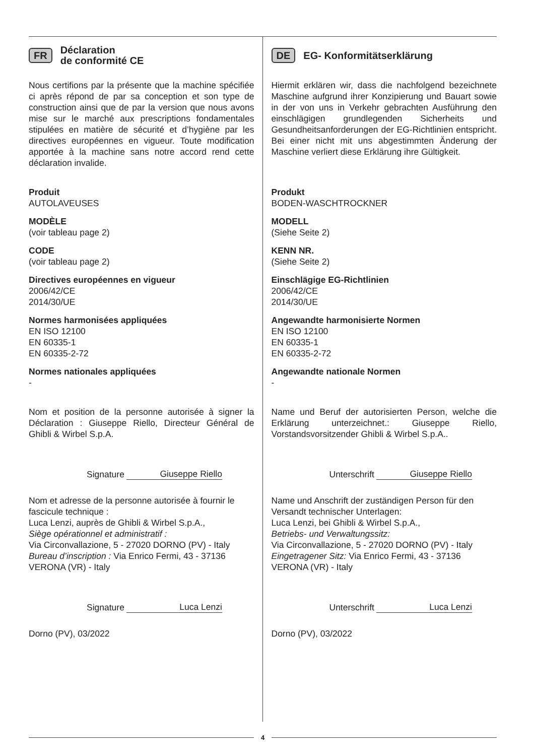FR Déclaration
de conformité CE
Nous certifions par la présente que la machine spécifiée ci après répond de par sa conception et son type de construction ainsi que de par la version que nous avons mise sur le marché aux prescriptions fondamentales stipulées en matière de sécurité et d’hygiène par les directives européennes en vigueur. Toute modification apportée à la machine sans notre accord rend cette déclaration invalide.
Produit
AUTOLAVEUSES
MODÈLE
(voir tableau page 2)
CODE
(voir tableau page 2)
Directives européennes en vigueur
2006/42/CE
2014/30/UE
Normes harmonisées appliquées
EN ISO 12100
EN 60335-1
EN 60335-2-72
Normes nationales appliquées
-
Nom et position de la personne autorisée à signer la Déclaration : Giuseppe Riello, Directeur Général de Ghibli & Wirbel S.p.A.
Signature
Giuseppe Riello
Nom et adresse de la personne autorisée à fournir le fascicule technique :
Luca Lenzi, auprès de Ghibli & Wirbel S.p.A.,
Siège opérationnel et administratif :
Via Circonvallazione, 5 - 27020 DORNO (PV) - Italy
Bureau d’inscription : Via Enrico Fermi, 43 - 37136 VERONA (VR) - Italy
Signature
Luca Lenzi
Dorno (PV), 03/2022
DE EG- Konformitätserklärung
Hiermit erklären wir, dass die nachfolgend bezeichnete Maschine aufgrund ihrer Konzipierung und Bauart sowie in der von uns in Verkehr gebrachten Ausführung den einschlägigen grundlegenden Sicherheits und Gesundheitsanforderungen der EG-Richtlinien entspricht. Bei einer nicht mit uns abgestimmten Änderung der Maschine verliert diese Erklärung ihre Gültigkeit.
Produkt
BODEN-WASCHTROCKNER
MODELL
(Siehe Seite 2)
KENN NR.
(Siehe Seite 2)
Einschlägige EG-Richtlinien
2006/42/CE
2014/30/UE
Angewandte harmonisierte Normen
EN ISO 12100
EN 60335-1
EN 60335-2-72
Angewandte nationale Normen
-
Name und Beruf der autorisierten Person, welche die Erklärung unterzeichnet.: Giuseppe Riello, Vorstandsvorsitzender Ghibli & Wirbel S.p.A..
Unterschrift
Giuseppe Riello
Name und Anschrift der zuständigen Person für den Versandt technischer Unterlagen:
Luca Lenzi, bei Ghibli & Wirbel S.p.A.,
Betriebs- und Verwaltungssitz:
Via Circonvallazione, 5 - 27020 DORNO (PV) - Italy
Eingetragener Sitz: Via Enrico Fermi, 43 - 37136 VERONA (VR) - Italy
Unterschrift
Luca Lenzi
Dorno (PV), 03/2022
4